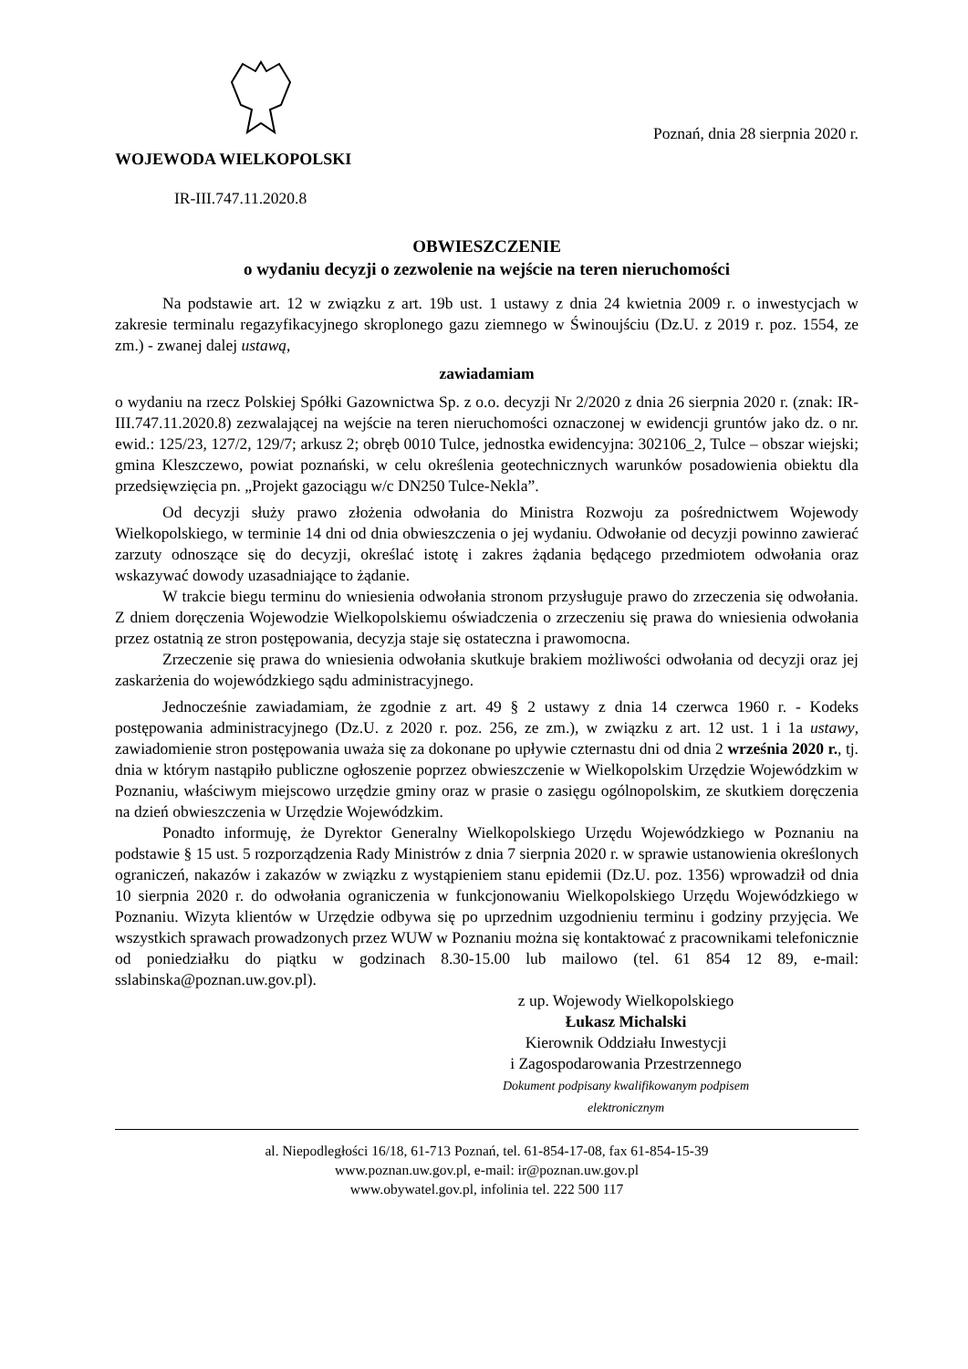WOJEWODA WIELKOPOLSKI
IR-III.747.11.2020.8
Poznań, dnia 28 sierpnia 2020 r.
OBWIESZCZENIE
o wydaniu decyzji o zezwolenie na wejście na teren nieruchomości
Na podstawie art. 12 w związku z art. 19b ust. 1 ustawy z dnia 24 kwietnia 2009 r. o inwestycjach w zakresie terminalu regazyfikacyjnego skroplonego gazu ziemnego w Świnoujściu (Dz.U. z 2019 r. poz. 1554, ze zm.) - zwanej dalej ustawą,
zawiadamiam
o wydaniu na rzecz Polskiej Spółki Gazownictwa Sp. z o.o. decyzji Nr 2/2020 z dnia 26 sierpnia 2020 r. (znak: IR-III.747.11.2020.8) zezwalającej na wejście na teren nieruchomości oznaczonej w ewidencji gruntów jako dz. o nr. ewid.: 125/23, 127/2, 129/7; arkusz 2; obręb 0010 Tulce, jednostka ewidencyjna: 302106_2, Tulce – obszar wiejski; gmina Kleszczewo, powiat poznański, w celu określenia geotechnicznych warunków posadowienia obiektu dla przedsięwzięcia pn. „Projekt gazociągu w/c DN250 Tulce-Nekla”.
Od decyzji służy prawo złożenia odwołania do Ministra Rozwoju za pośrednictwem Wojewody Wielkopolskiego, w terminie 14 dni od dnia obwieszczenia o jej wydaniu. Odwołanie od decyzji powinno zawierać zarzuty odnoszące się do decyzji, określać istotę i zakres żądania będącego przedmiotem odwołania oraz wskazywać dowody uzasadniające to żądanie.
W trakcie biegu terminu do wniesienia odwołania stronom przysługuje prawo do zrzeczenia się odwołania. Z dniem doręczenia Wojewodzie Wielkopolskiemu oświadczenia o zrzeczeniu się prawa do wniesienia odwołania przez ostatnią ze stron postępowania, decyzja staje się ostateczna i prawomocna.
Zrzeczenie się prawa do wniesienia odwołania skutkuje brakiem możliwości odwołania od decyzji oraz jej zaskarżenia do wojewódzkiego sądu administracyjnego.
Jednocześnie zawiadamiam, że zgodnie z art. 49 § 2 ustawy z dnia 14 czerwca 1960 r. - Kodeks postępowania administracyjnego (Dz.U. z 2020 r. poz. 256, ze zm.), w związku z art. 12 ust. 1 i 1a ustawy, zawiadomienie stron postępowania uważa się za dokonane po upływie czternastu dni od dnia 2 września 2020 r., tj. dnia w którym nastąpiło publiczne ogłoszenie poprzez obwieszczenie w Wielkopolskim Urzędzie Wojewódzkim w Poznaniu, właściwym miejscowo urzędzie gminy oraz w prasie o zasięgu ogólnopolskim, ze skutkiem doręczenia na dzień obwieszczenia w Urzędzie Wojewódzkim.
Ponadto informuję, że Dyrektor Generalny Wielkopolskiego Urzędu Wojewódzkiego w Poznaniu na podstawie § 15 ust. 5 rozporządzenia Rady Ministrów z dnia 7 sierpnia 2020 r. w sprawie ustanowienia określonych ograniczeń, nakazów i zakazów w związku z wystąpieniem stanu epidemii (Dz.U. poz. 1356) wprowadził od dnia 10 sierpnia 2020 r. do odwołania ograniczenia w funkcjonowaniu Wielkopolskiego Urzędu Wojewódzkiego w Poznaniu. Wizyta klientów w Urzędzie odbywa się po uprzednim uzgodnieniu terminu i godziny przyjęcia. We wszystkich sprawach prowadzonych przez WUW w Poznaniu można się kontaktować z pracownikami telefonicznie od poniedziałku do piątku w godzinach 8.30-15.00 lub mailowo (tel. 61 854 12 89, e-mail: sslabinska@poznan.uw.gov.pl).
z up. Wojewody Wielkopolskiego
Łukasz Michalski
Kierownik Oddziału Inwestycji
i Zagospodarowania Przestrzennego
Dokument podpisany kwalifikowanym podpisem elektronicznym
al. Niepodległości 16/18, 61-713 Poznań, tel. 61-854-17-08, fax 61-854-15-39
www.poznan.uw.gov.pl, e-mail: ir@poznan.uw.gov.pl
www.obywatel.gov.pl, infolinia tel. 222 500 117